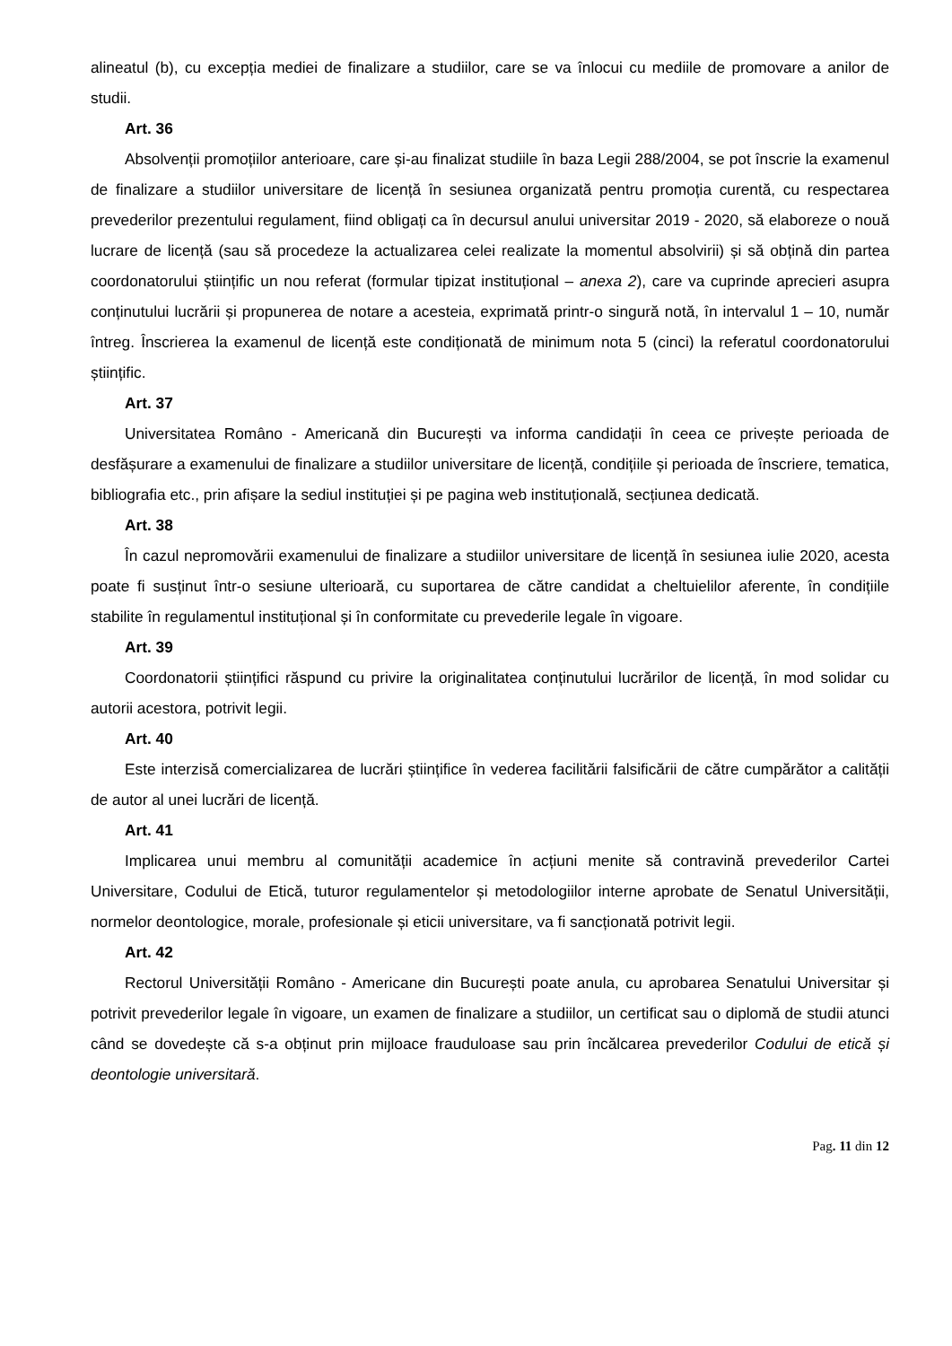alineatul (b), cu excepția mediei de finalizare a studiilor, care se va înlocui cu mediile de promovare a anilor de studii.
Art. 36
Absolvenții promoțiilor anterioare, care și-au finalizat studiile în baza Legii 288/2004, se pot înscrie la examenul de finalizare a studiilor universitare de licență în sesiunea organizată pentru promoția curentă, cu respectarea prevederilor prezentului regulament, fiind obligați ca în decursul anului universitar 2019 - 2020, să elaboreze o nouă lucrare de licență (sau să procedeze la actualizarea celei realizate la momentul absolvirii) și să obțină din partea coordonatorului științific un nou referat (formular tipizat instituțional – anexa 2), care va cuprinde aprecieri asupra conținutului lucrării și propunerea de notare a acesteia, exprimată printr-o singură notă, în intervalul 1 – 10, număr întreg. Înscrierea la examenul de licență este condiționată de minimum nota 5 (cinci) la referatul coordonatorului științific.
Art. 37
Universitatea Româno - Americană din București va informa candidații în ceea ce privește perioada de desfășurare a examenului de finalizare a studiilor universitare de licență, condițiile și perioada de înscriere, tematica, bibliografia etc., prin afișare la sediul instituției și pe pagina web instituțională, secțiunea dedicată.
Art. 38
În cazul nepromovării examenului de finalizare a studiilor universitare de licență în sesiunea iulie 2020, acesta poate fi susținut într-o sesiune ulterioară, cu suportarea de către candidat a cheltuielilor aferente, în condițiile stabilite în regulamentul instituțional și în conformitate cu prevederile legale în vigoare.
Art. 39
Coordonatorii științifici răspund cu privire la originalitatea conținutului lucrărilor de licență, în mod solidar cu autorii acestora, potrivit legii.
Art. 40
Este interzisă comercializarea de lucrări științifice în vederea facilitării falsificării de către cumpărător a calității de autor al unei lucrări de licență.
Art. 41
Implicarea unui membru al comunității academice în acțiuni menite să contravină prevederilor Cartei Universitare, Codului de Etică, tuturor regulamentelor și metodologiilor interne aprobate de Senatul Universității, normelor deontologice, morale, profesionale și eticii universitare, va fi sancționată potrivit legii.
Art. 42
Rectorul Universității Româno - Americane din București poate anula, cu aprobarea Senatului Universitar și potrivit prevederilor legale în vigoare, un examen de finalizare a studiilor, un certificat sau o diplomă de studii atunci când se dovedește că s-a obținut prin mijloace frauduloase sau prin încălcarea prevederilor Codului de etică și deontologie universitară.
Pag. 11 din 12